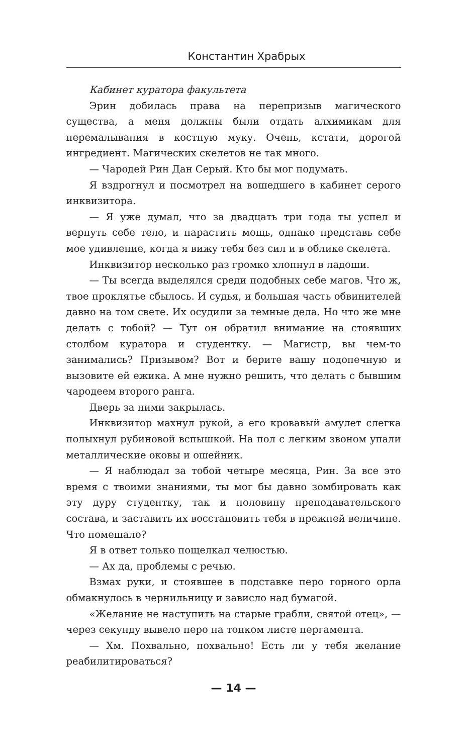Константин Храбрых
Кабинет куратора факультета
Эрин добилась права на перепризыв магического существа, а меня должны были отдать алхимикам для перемалывания в костную муку. Очень, кстати, дорогой ингредиент. Магических скелетов не так много.
— Чародей Рин Дан Серый. Кто бы мог подумать.
Я вздрогнул и посмотрел на вошедшего в кабинет серого инквизитора.
— Я уже думал, что за двадцать три года ты успел и вернуть себе тело, и нарастить мощь, однако представь себе мое удивление, когда я вижу тебя без сил и в облике скелета.
Инквизитор несколько раз громко хлопнул в ладоши.
— Ты всегда выделялся среди подобных себе магов. Что ж, твое проклятье сбылось. И судья, и большая часть обвинителей давно на том свете. Их осудили за темные дела. Но что же мне делать с тобой? — Тут он обратил внимание на стоявших столбом куратора и студентку. — Магистр, вы чем-то занимались? Призывом? Вот и берите вашу подопечную и вызовите ей ежика. А мне нужно решить, что делать с бывшим чародеем второго ранга.
Дверь за ними закрылась.
Инквизитор махнул рукой, а его кровавый амулет слегка полыхнул рубиновой вспышкой. На пол с легким звоном упали металлические оковы и ошейник.
— Я наблюдал за тобой четыре месяца, Рин. За все это время с твоими знаниями, ты мог бы давно зомбировать как эту дуру студентку, так и половину преподавательского состава, и заставить их восстановить тебя в прежней величине. Что помешало?
Я в ответ только пощелкал челюстью.
— Ах да, проблемы с речью.
Взмах руки, и стоявшее в подставке перо горного орла обмакнулось в чернильницу и зависло над бумагой.
«Желание не наступить на старые грабли, святой отец», — через секунду вывело перо на тонком листе пергамента.
— Хм. Похвально, похвально! Есть ли у тебя желание реабилитироваться?
— 14 —